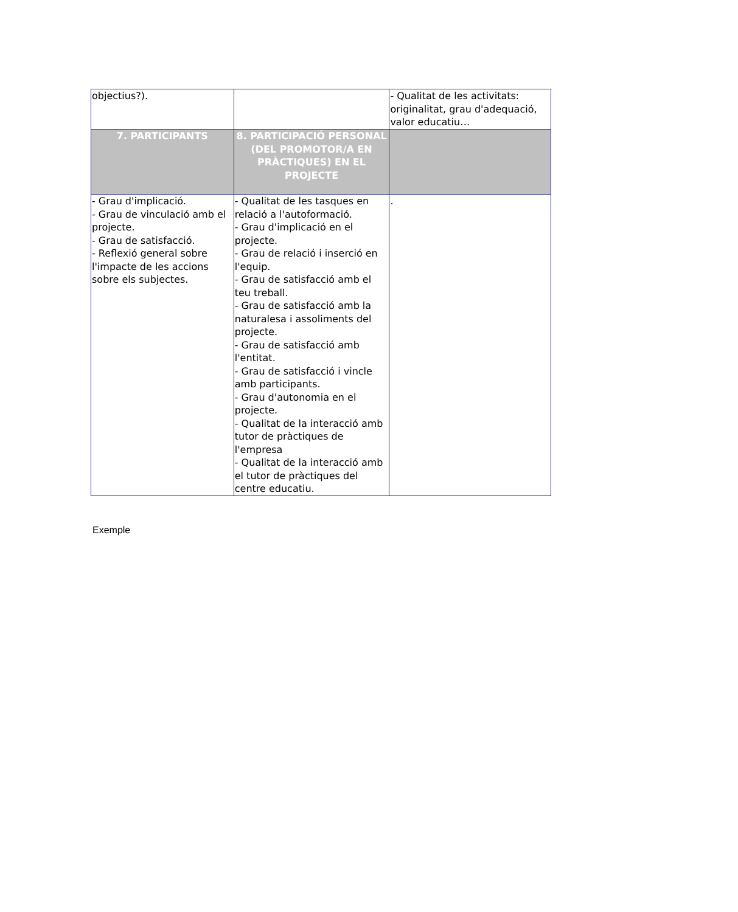| objectius?). | | - Qualitat de les activitats: originalitat, grau d'adequació, valor educatiu… |
| 7. PARTICIPANTS | 8. PARTICIPACIÓ PERSONAL (DEL PROMOTOR/A EN PRÀCTIQUES) EN EL PROJECTE | |
| - Grau d'implicació. - Grau de vinculació amb el projecte. - Grau de satisfacció. - Reflexió general sobre l'impacte de les accions sobre els subjectes. | - Qualitat de les tasques en relació a l'autoformació. - Grau d'implicació en el projecte. - Grau de relació i inserció en l'equip. - Grau de satisfacció amb el teu treball. - Grau de satisfacció amb la naturalesa i assoliments del projecte. - Grau de satisfacció amb l'entitat. - Grau de satisfacció i vincle amb participants. - Grau d'autonomia en el projecte. - Qualitat de la interacció amb tutor de pràctiques de l'empresa - Qualitat de la interacció amb el tutor de pràctiques del centre educatiu. | . |
Exemple